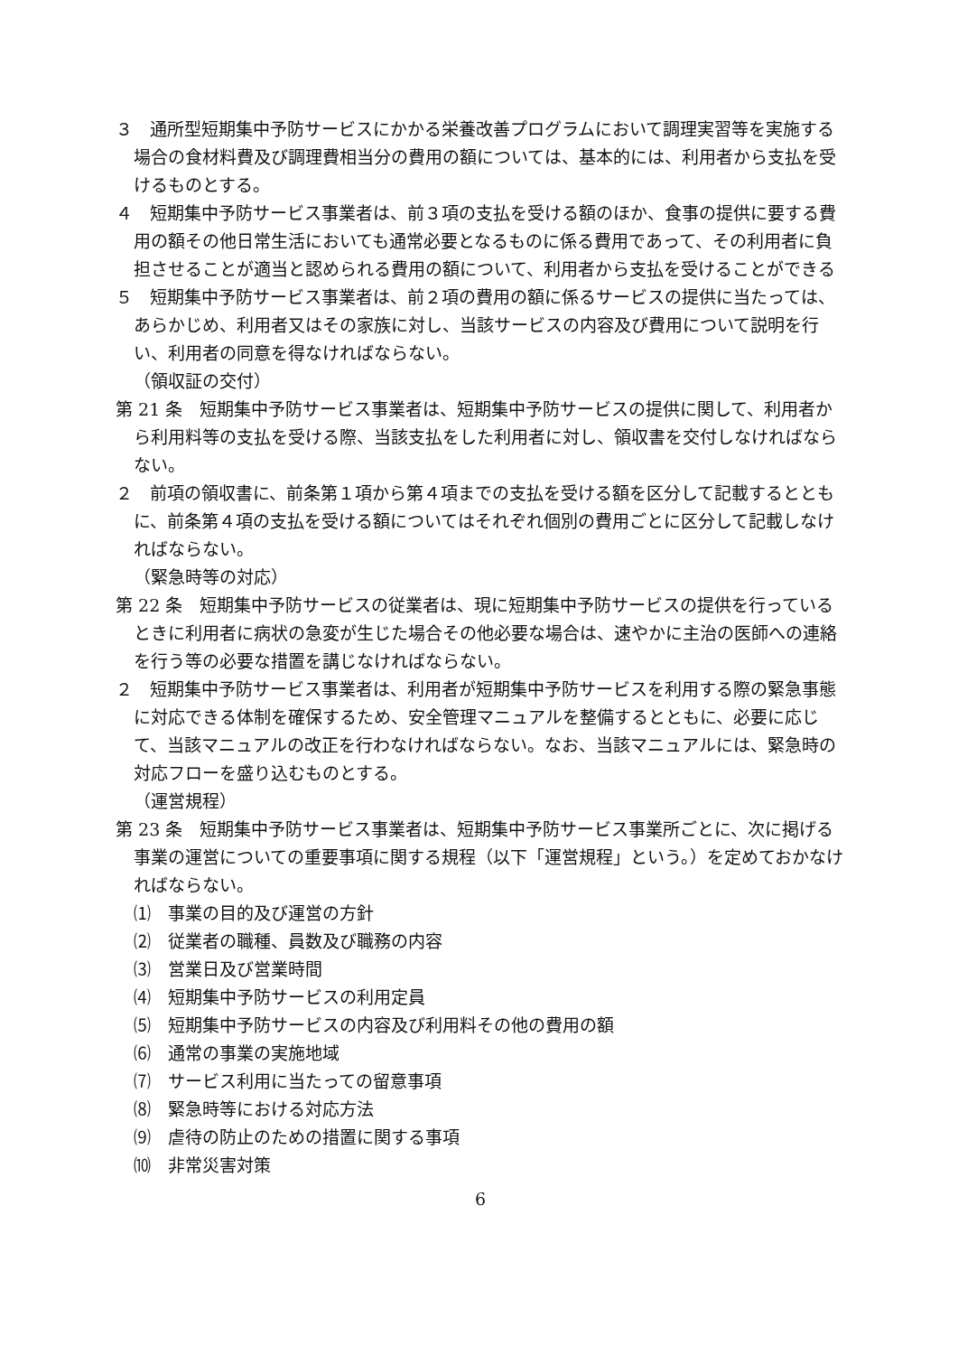３　通所型短期集中予防サービスにかかる栄養改善プログラムにおいて調理実習等を実施する場合の食材料費及び調理費相当分の費用の額については、基本的には、利用者から支払を受けるものとする。
４　短期集中予防サービス事業者は、前３項の支払を受ける額のほか、食事の提供に要する費用の額その他日常生活においても通常必要となるものに係る費用であって、その利用者に負担させることが適当と認められる費用の額について、利用者から支払を受けることができる
５　短期集中予防サービス事業者は、前２項の費用の額に係るサービスの提供に当たっては、あらかじめ、利用者又はその家族に対し、当該サービスの内容及び費用について説明を行い、利用者の同意を得なければならない。
（領収証の交付）
第 21 条　短期集中予防サービス事業者は、短期集中予防サービスの提供に関して、利用者から利用料等の支払を受ける際、当該支払をした利用者に対し、領収書を交付しなければならない。
２　前項の領収書に、前条第１項から第４項までの支払を受ける額を区分して記載するとともに、前条第４項の支払を受ける額についてはそれぞれ個別の費用ごとに区分して記載しなければならない。
（緊急時等の対応）
第 22 条　短期集中予防サービスの従業者は、現に短期集中予防サービスの提供を行っているときに利用者に病状の急変が生じた場合その他必要な場合は、速やかに主治の医師への連絡を行う等の必要な措置を講じなければならない。
２　短期集中予防サービス事業者は、利用者が短期集中予防サービスを利用する際の緊急事態に対応できる体制を確保するため、安全管理マニュアルを整備するとともに、必要に応じて、当該マニュアルの改正を行わなければならない。なお、当該マニュアルには、緊急時の対応フローを盛り込むものとする。
（運営規程）
第 23 条　短期集中予防サービス事業者は、短期集中予防サービス事業所ごとに、次に掲げる事業の運営についての重要事項に関する規程（以下「運営規程」という。）を定めておかなければならない。
⑴　事業の目的及び運営の方針
⑵　従業者の職種、員数及び職務の内容
⑶　営業日及び営業時間
⑷　短期集中予防サービスの利用定員
⑸　短期集中予防サービスの内容及び利用料その他の費用の額
⑹　通常の事業の実施地域
⑺　サービス利用に当たっての留意事項
⑻　緊急時等における対応方法
⑼　虐待の防止のための措置に関する事項
⑽　非常災害対策
6